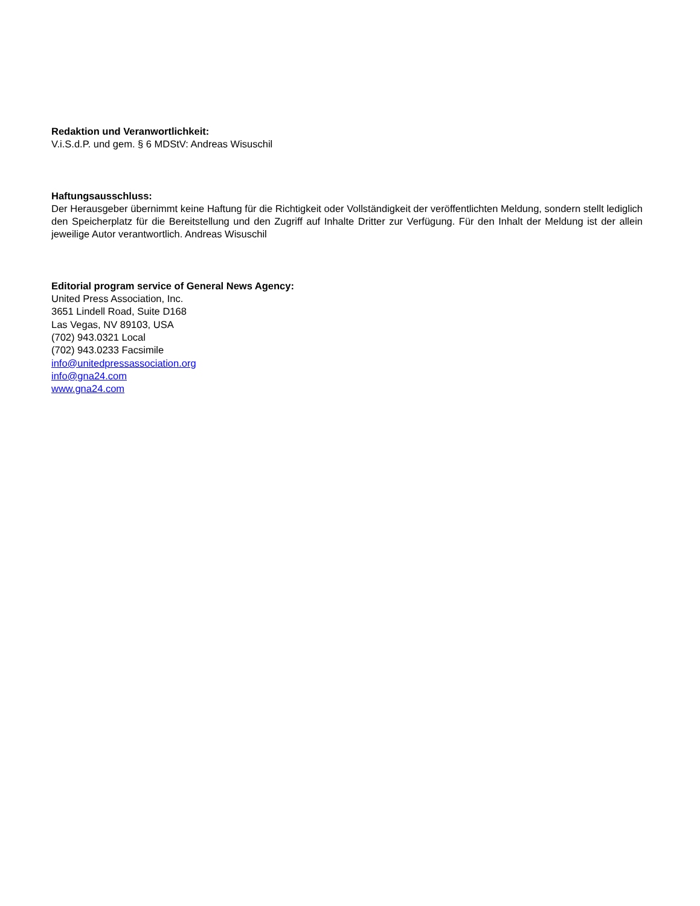Redaktion und Veranwortlichkeit:
V.i.S.d.P. und gem. § 6 MDStV: Andreas Wisuschil
Haftungsausschluss:
Der Herausgeber übernimmt keine Haftung für die Richtigkeit oder Vollständigkeit der veröffentlichten Meldung, sondern stellt lediglich den Speicherplatz für die Bereitstellung und den Zugriff auf Inhalte Dritter zur Verfügung. Für den Inhalt der Meldung ist der allein jeweilige Autor verantwortlich. Andreas Wisuschil
Editorial program service of General News Agency:
United Press Association, Inc.
3651 Lindell Road, Suite D168
Las Vegas, NV 89103, USA
(702) 943.0321 Local
(702) 943.0233 Facsimile
info@unitedpressassociation.org
info@gna24.com
www.gna24.com